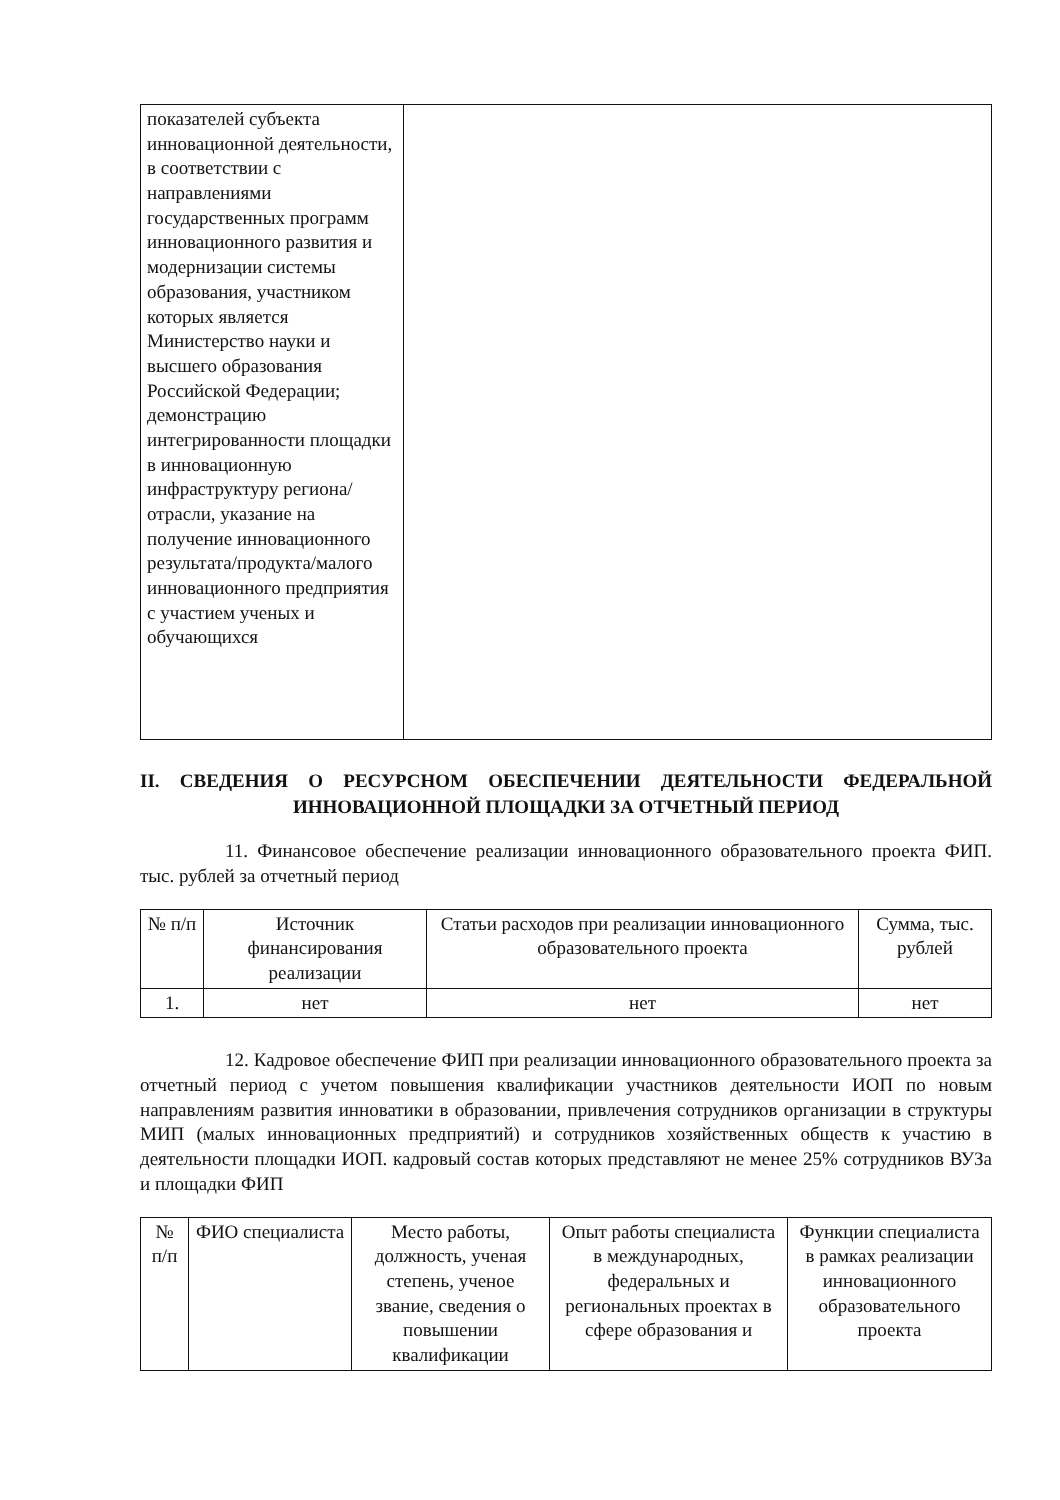| показателей субъекта инновационной деятельности, в соответствии с направлениями государственных программ инновационного развития и модернизации системы образования, участником которых является Министерство науки и высшего образования Российской Федерации; демонстрацию интегрированности площадки в инновационную инфраструктуру региона/отрасли, указание на получение инновационного результата/продукта/малого инновационного предприятия с участием ученых и обучающихся | |
II. СВЕДЕНИЯ О РЕСУРСНОМ ОБЕСПЕЧЕНИИ ДЕЯТЕЛЬНОСТИ ФЕДЕРАЛЬНОЙ ИННОВАЦИОННОЙ ПЛОЩАДКИ ЗА ОТЧЕТНЫЙ ПЕРИОД
11. Финансовое обеспечение реализации инновационного образовательного проекта ФИП. тыс. рублей за отчетный период
| № п/п | Источник финансирования реализации | Статьи расходов при реализации инновационного образовательного проекта | Сумма, тыс. рублей |
| --- | --- | --- | --- |
| 1. | нет | нет | нет |
12. Кадровое обеспечение ФИП при реализации инновационного образовательного проекта за отчетный период с учетом повышения квалификации участников деятельности ИОП по новым направлениям развития инноватики в образовании, привлечения сотрудников организации в структуры МИП (малых инновационных предприятий) и сотрудников хозяйственных обществ к участию в деятельности площадки ИОП. кадровый состав которых представляют не менее 25% сотрудников ВУЗа и площадки ФИП
| № п/п | ФИО специалиста | Место работы, должность, ученая степень, ученое звание, сведения о повышении квалификации | Опыт работы специалиста в международных, федеральных и региональных проектах в сфере образования и | Функции специалиста в рамках реализации инновационного образовательного проекта |
| --- | --- | --- | --- | --- |